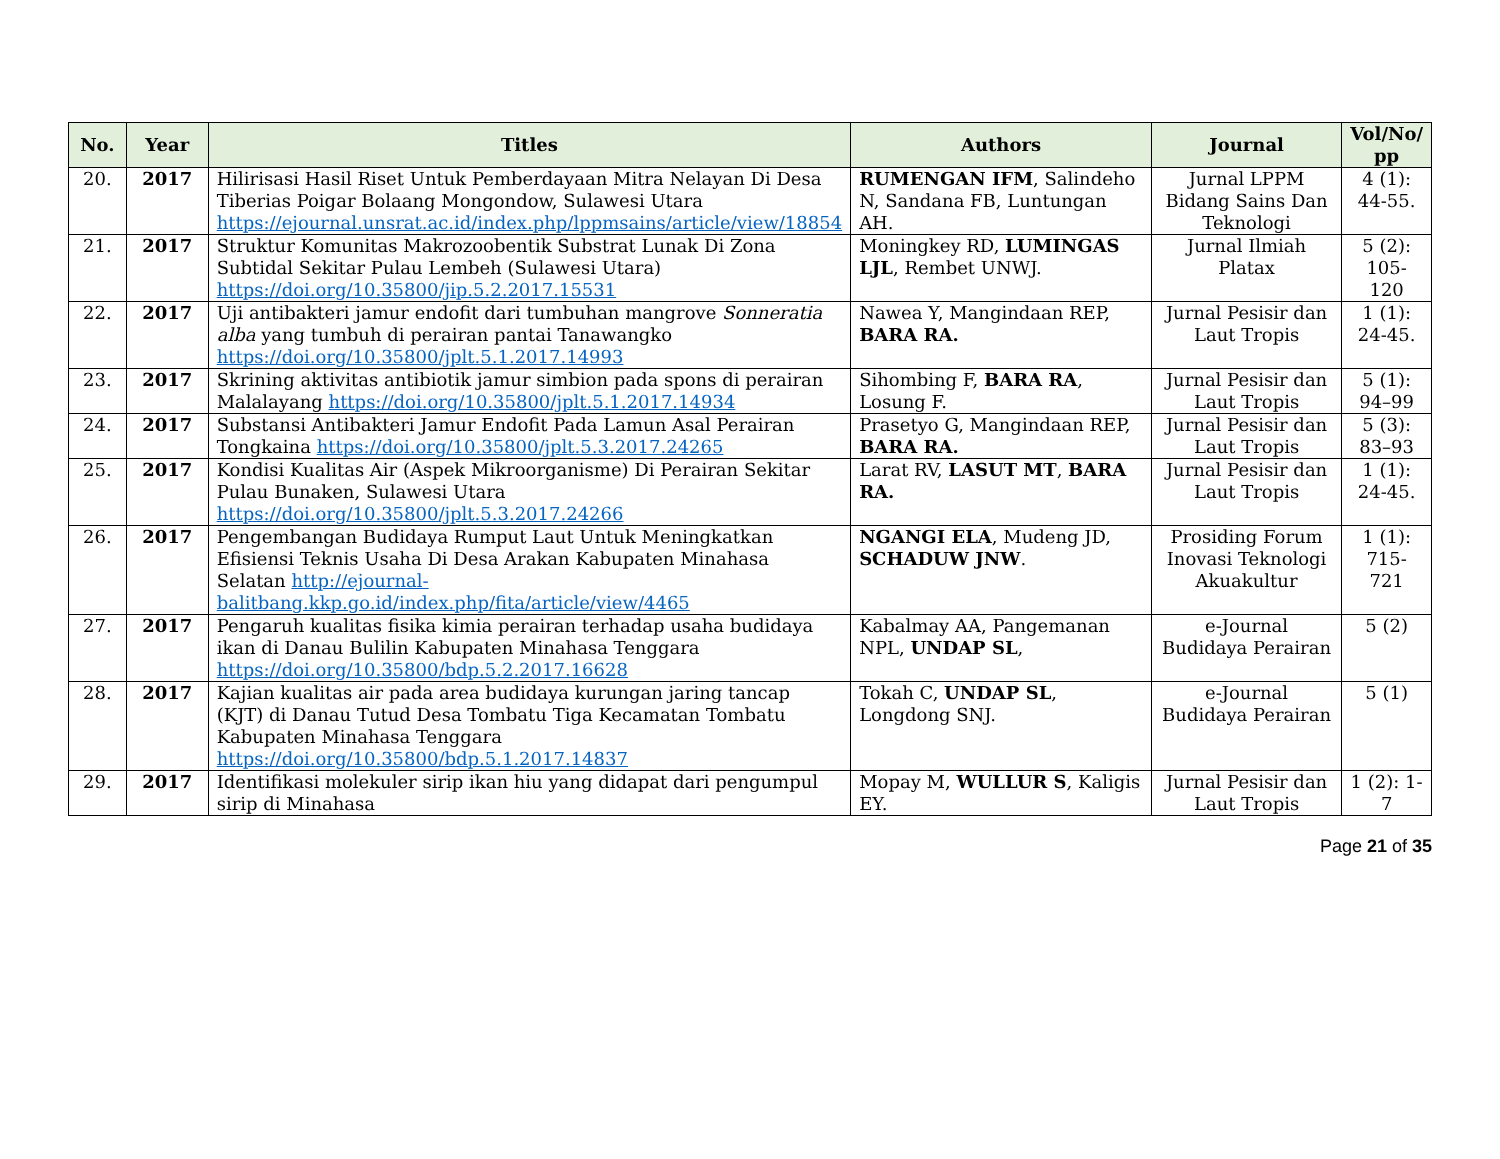| No. | Year | Titles | Authors | Journal | Vol/No/ pp |
| --- | --- | --- | --- | --- | --- |
| 20. | 2017 | Hilirisasi Hasil Riset Untuk Pemberdayaan Mitra Nelayan Di Desa Tiberias Poigar Bolaang Mongondow, Sulawesi Utara https://ejournal.unsrat.ac.id/index.php/lppmsains/article/view/18854 | RUMENGAN IFM , Salindeho N, Sandana FB, Luntungan AH. | Jurnal LPPM Bidang Sains Dan Teknologi | 4 (1): 44-55. |
| 21. | 2017 | Struktur Komunitas Makrozoobentik Substrat Lunak Di Zona Subtidal Sekitar Pulau Lembeh (Sulawesi Utara) https://doi.org/10.35800/jip.5.2.2017.15531 | Moningkey RD, LUMINGAS LJL , Rembet UNWJ. | Jurnal Ilmiah Platax | 5 (2): 105-120 |
| 22. | 2017 | Uji antibakteri jamur endofit dari tumbuhan mangrove Sonneratia alba yang tumbuh di perairan pantai Tanawangko https://doi.org/10.35800/jplt.5.1.2017.14993 | Nawea Y, Mangindaan REP, BARA RA. | Jurnal Pesisir dan Laut Tropis | 1 (1): 24-45. |
| 23. | 2017 | Skrining aktivitas antibiotik jamur simbion pada spons di perairan Malalayang https://doi.org/10.35800/jplt.5.1.2017.14934 | Sihombing F, BARA RA , Losung F. | Jurnal Pesisir dan Laut Tropis | 5 (1): 94–99 |
| 24. | 2017 | Substansi Antibakteri Jamur Endofit Pada Lamun Asal Perairan Tongkaina https://doi.org/10.35800/jplt.5.3.2017.24265 | Prasetyo G, Mangindaan REP, BARA RA. | Jurnal Pesisir dan Laut Tropis | 5 (3): 83–93 |
| 25. | 2017 | Kondisi Kualitas Air (Aspek Mikroorganisme) Di Perairan Sekitar Pulau Bunaken, Sulawesi Utara https://doi.org/10.35800/jplt.5.3.2017.24266 | Larat RV, LASUT MT , BARA RA. | Jurnal Pesisir dan Laut Tropis | 1 (1): 24-45. |
| 26. | 2017 | Pengembangan Budidaya Rumput Laut Untuk Meningkatkan Efisiensi Teknis Usaha Di Desa Arakan Kabupaten Minahasa Selatan http://ejournal-balitbang.kkp.go.id/index.php/fita/article/view/4465 | NGANGI ELA , Mudeng JD, SCHADUW JNW . | Prosiding Forum Inovasi Teknologi Akuakultur | 1 (1): 715-721 |
| 27. | 2017 | Pengaruh kualitas fisika kimia perairan terhadap usaha budidaya ikan di Danau Bulilin Kabupaten Minahasa Tenggara https://doi.org/10.35800/bdp.5.2.2017.16628 | Kabalmay AA, Pangemanan NPL, UNDAP SL , | e-Journal Budidaya Perairan | 5 (2) |
| 28. | 2017 | Kajian kualitas air pada area budidaya kurungan jaring tancap (KJT) di Danau Tutud Desa Tombatu Tiga Kecamatan Tombatu Kabupaten Minahasa Tenggara https://doi.org/10.35800/bdp.5.1.2017.14837 | Tokah C, UNDAP SL , Longdong SNJ. | e-Journal Budidaya Perairan | 5 (1) |
| 29. | 2017 | Identifikasi molekuler sirip ikan hiu yang didapat dari pengumpul sirip di Minahasa | Mopay M, WULLUR S , Kaligis EY. | Jurnal Pesisir dan Laut Tropis | 1 (2): 1-7 |
Page 21 of 35